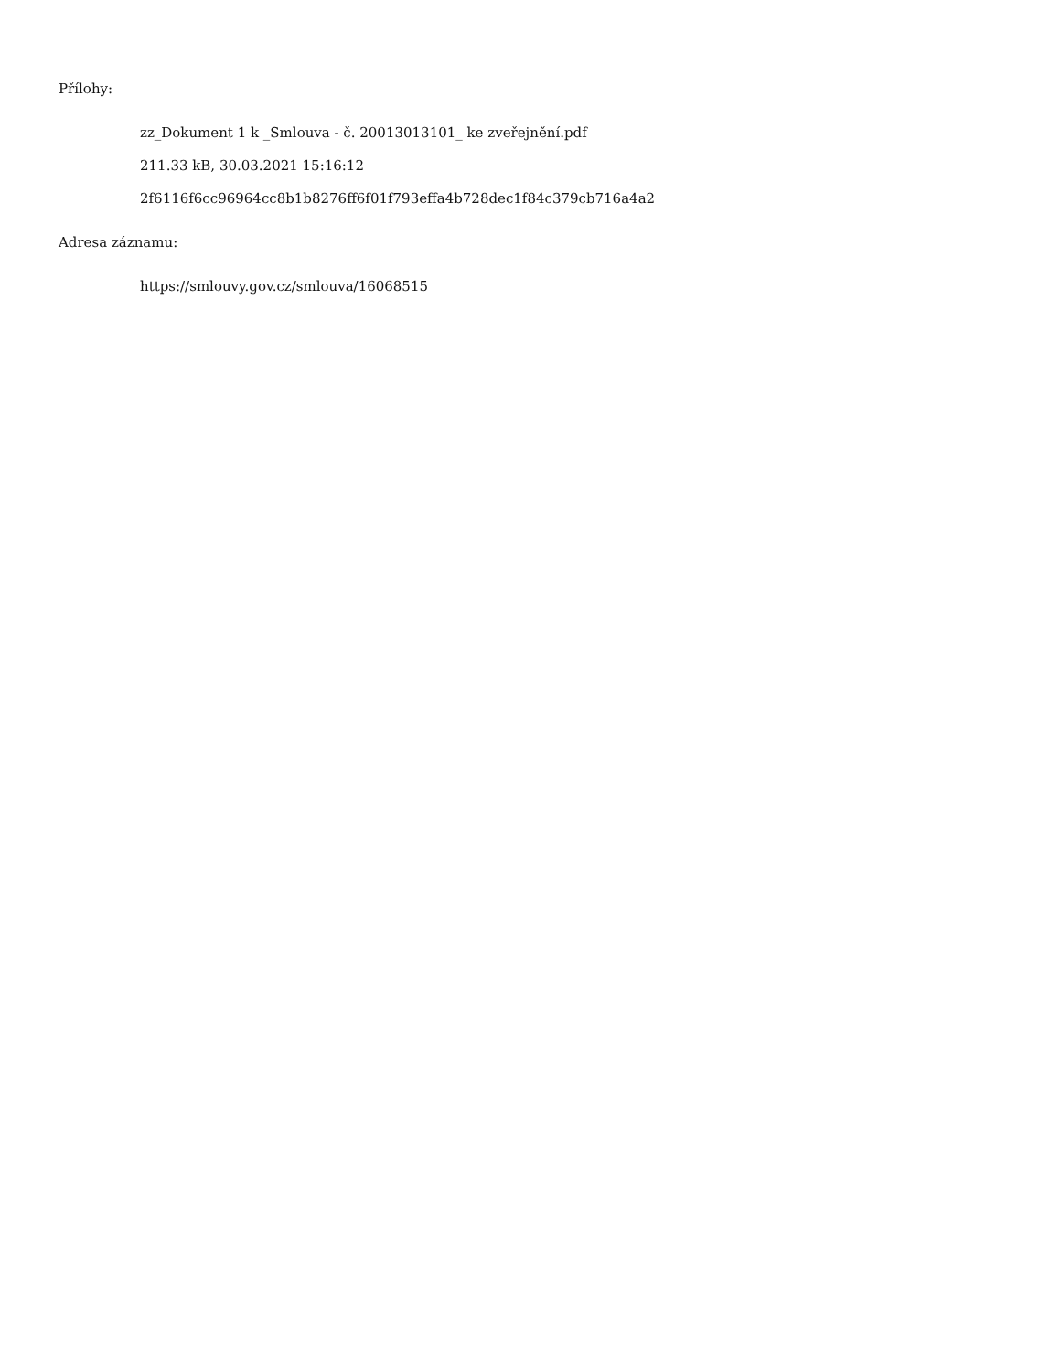Přílohy:
zz_Dokument 1 k _Smlouva - č. 20013013101_ ke zveřejnění.pdf
211.33 kB, 30.03.2021 15:16:12
2f6116f6cc96964cc8b1b8276ff6f01f793effa4b728dec1f84c379cb716a4a2
Adresa záznamu:
https://smlouvy.gov.cz/smlouva/16068515